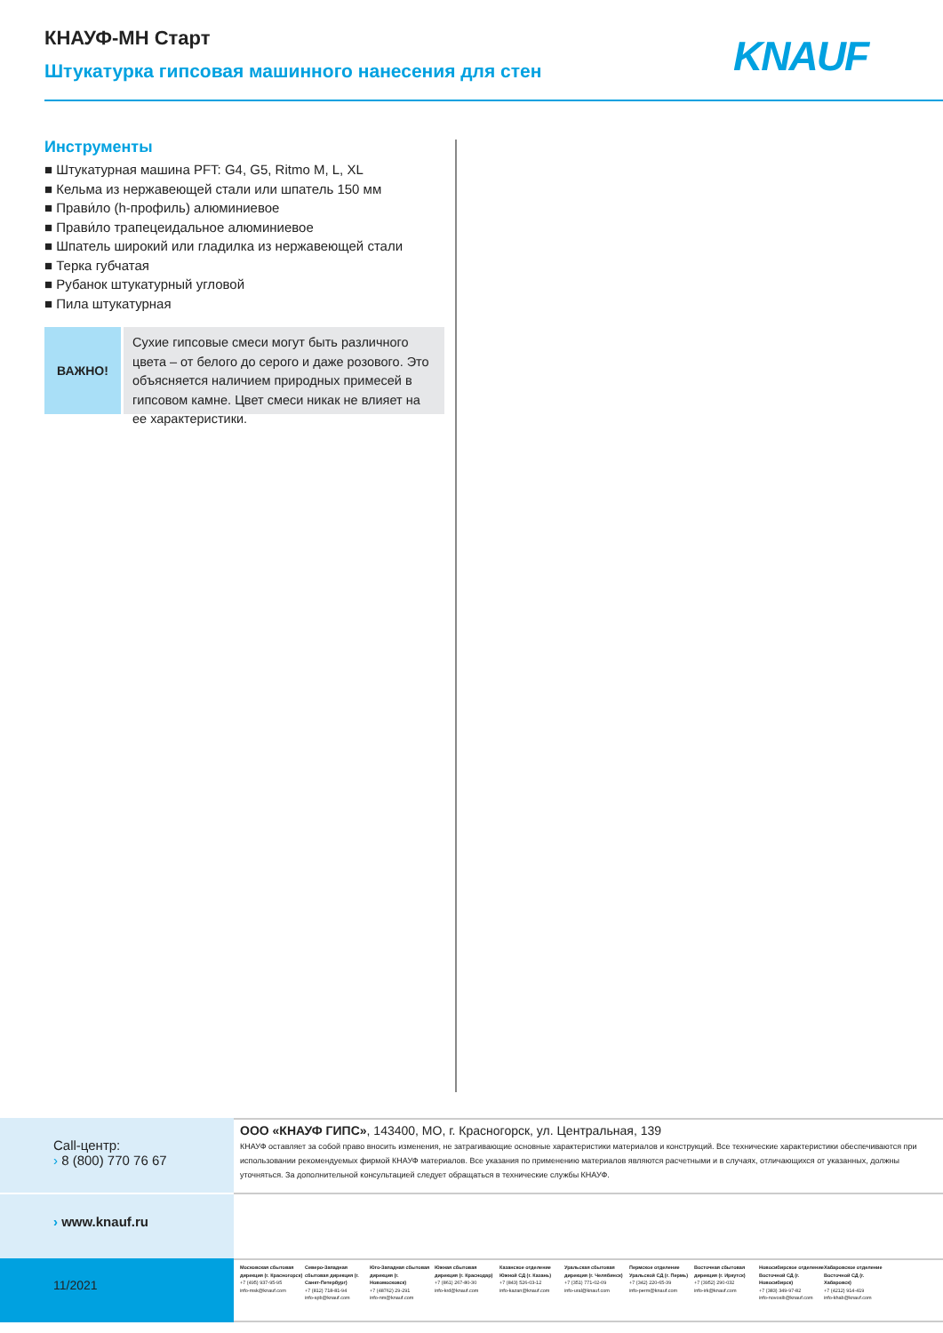КНАУФ-МН Старт
Штукатурка гипсовая машинного нанесения для стен
KNAUF
Инструменты
■ Штукатурная машина PFT: G4, G5, Ritmo M, L, XL
■ Кельма из нержавеющей стали или шпатель 150 мм
■ Прави́ло (h-профиль) алюминиевое
■ Прави́ло трапецеидальное алюминиевое
■ Шпатель широкий или гладилка из нержавеющей стали
■ Терка губчатая
■ Рубанок штукатурный угловой
■ Пила штукатурная
ВАЖНО!
Сухие гипсовые смеси могут быть различного цвета – от белого до серого и даже розового. Это объясняется наличием природных примесей в гипсовом камне. Цвет смеси никак не влияет на ее характеристики.
Call-центр:
› 8 (800) 770 76 67
ООО «КНАУФ ГИПС», 143400, МО, г. Красногорск, ул. Центральная, 139
КНАУФ оставляет за собой право вносить изменения, не затрагивающие основные характеристики материалов и конструкций. Все технические характеристики обеспечиваются при использовании рекомендуемых фирмой КНАУФ материалов. Все указания по применению материалов являются расчетными и в случаях, отличающихся от указанных, должны уточняться. За дополнительной консультацией следует обращаться в технические службы КНАУФ.
› www.knauf.ru
11/2021
Московская сбытовая дирекция (г. Красногорск)
+7 (495) 937-95-95
info-msk@knauf.com
Северо-Западная сбытовая дирекция (г. Санкт-Петербург)
+7 (812) 718-81-94
info-spb@knauf.com
Юго-Западная сбытовая дирекция (г. Новомосковск)
+7 (48762) 29-291
info-nm@knauf.com
Южная сбытовая дирекция (г. Краснодар)
+7 (861) 267-80-30
info-krd@knauf.com
Казанское отделение Южной СД (г. Казань)
+7 (843) 526-03-12
info-kazan@knauf.com
Уральская сбытовая дирекция (г. Челябинск)
+7 (351) 771-02-09
info-ural@knauf.com
Пермское отделение Уральской СД (г. Пермь)
+7 (342) 220-65-39
info-perm@knauf.com
Восточная сбытовая дирекция (г. Иркутск)
+7 (3952) 290-032
info-irk@knauf.com
Новосибирское отделение Восточной СД (г. Новосибирск)
+7 (383) 349-97-82
info-novosib@knauf.com
Хабаровское отделение Восточной СД (г. Хабаровск)
+7 (4212) 914-419
info-khab@knauf.com